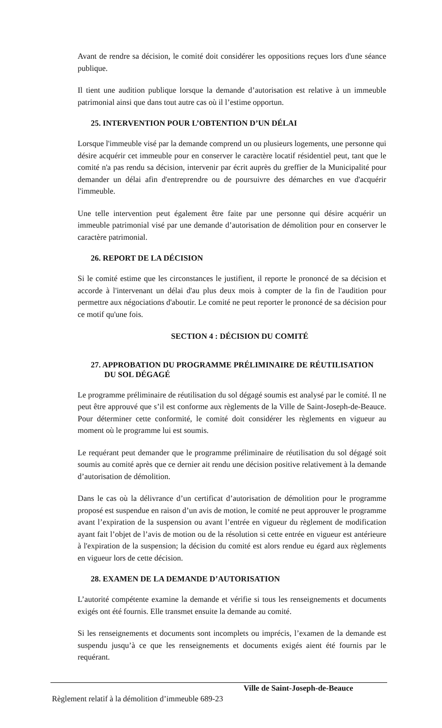Avant de rendre sa décision, le comité doit considérer les oppositions reçues lors d'une séance publique.
Il tient une audition publique lorsque la demande d’autorisation est relative à un immeuble patrimonial ainsi que dans tout autre cas où il l’estime opportun.
25. INTERVENTION POUR L’OBTENTION D’UN DÉLAI
Lorsque l'immeuble visé par la demande comprend un ou plusieurs logements, une personne qui désire acquérir cet immeuble pour en conserver le caractère locatif résidentiel peut, tant que le comité n'a pas rendu sa décision, intervenir par écrit auprès du greffier de la Municipalité pour demander un délai afin d'entreprendre ou de poursuivre des démarches en vue d'acquérir l'immeuble.
Une telle intervention peut également être faite par une personne qui désire acquérir un immeuble patrimonial visé par une demande d’autorisation de démolition pour en conserver le caractère patrimonial.
26. REPORT DE LA DÉCISION
Si le comité estime que les circonstances le justifient, il reporte le prononcé de sa décision et accorde à l'intervenant un délai d'au plus deux mois à compter de la fin de l'audition pour permettre aux négociations d'aboutir. Le comité ne peut reporter le prononcé de sa décision pour ce motif qu'une fois.
SECTION 4 : DÉCISION DU COMITÉ
27. APPROBATION DU PROGRAMME PRÉLIMINAIRE DE RÉUTILISATION DU SOL DÉGAGÉ
Le programme préliminaire de réutilisation du sol dégagé soumis est analysé par le comité. Il ne peut être approuvé que s’il est conforme aux règlements de la Ville de Saint-Joseph-de-Beauce. Pour déterminer cette conformité, le comité doit considérer les règlements en vigueur au moment où le programme lui est soumis.
Le requérant peut demander que le programme préliminaire de réutilisation du sol dégagé soit soumis au comité après que ce dernier ait rendu une décision positive relativement à la demande d’autorisation de démolition.
Dans le cas où la délivrance d’un certificat d’autorisation de démolition pour le programme proposé est suspendue en raison d’un avis de motion, le comité ne peut approuver le programme avant l’expiration de la suspension ou avant l’entrée en vigueur du règlement de modification ayant fait l’objet de l’avis de motion ou de la résolution si cette entrée en vigueur est antérieure à l'expiration de la suspension; la décision du comité est alors rendue eu égard aux règlements en vigueur lors de cette décision.
28. EXAMEN DE LA DEMANDE D’AUTORISATION
L’autorité compétente examine la demande et vérifie si tous les renseignements et documents exigés ont été fournis. Elle transmet ensuite la demande au comité.
Si les renseignements et documents sont incomplets ou imprécis, l’examen de la demande est suspendu jusqu’à ce que les renseignements et documents exigés aient été fournis par le requérant.
Ville de Saint-Joseph-de-Beauce
Règlement relatif à la démolition d’immeuble 689-23